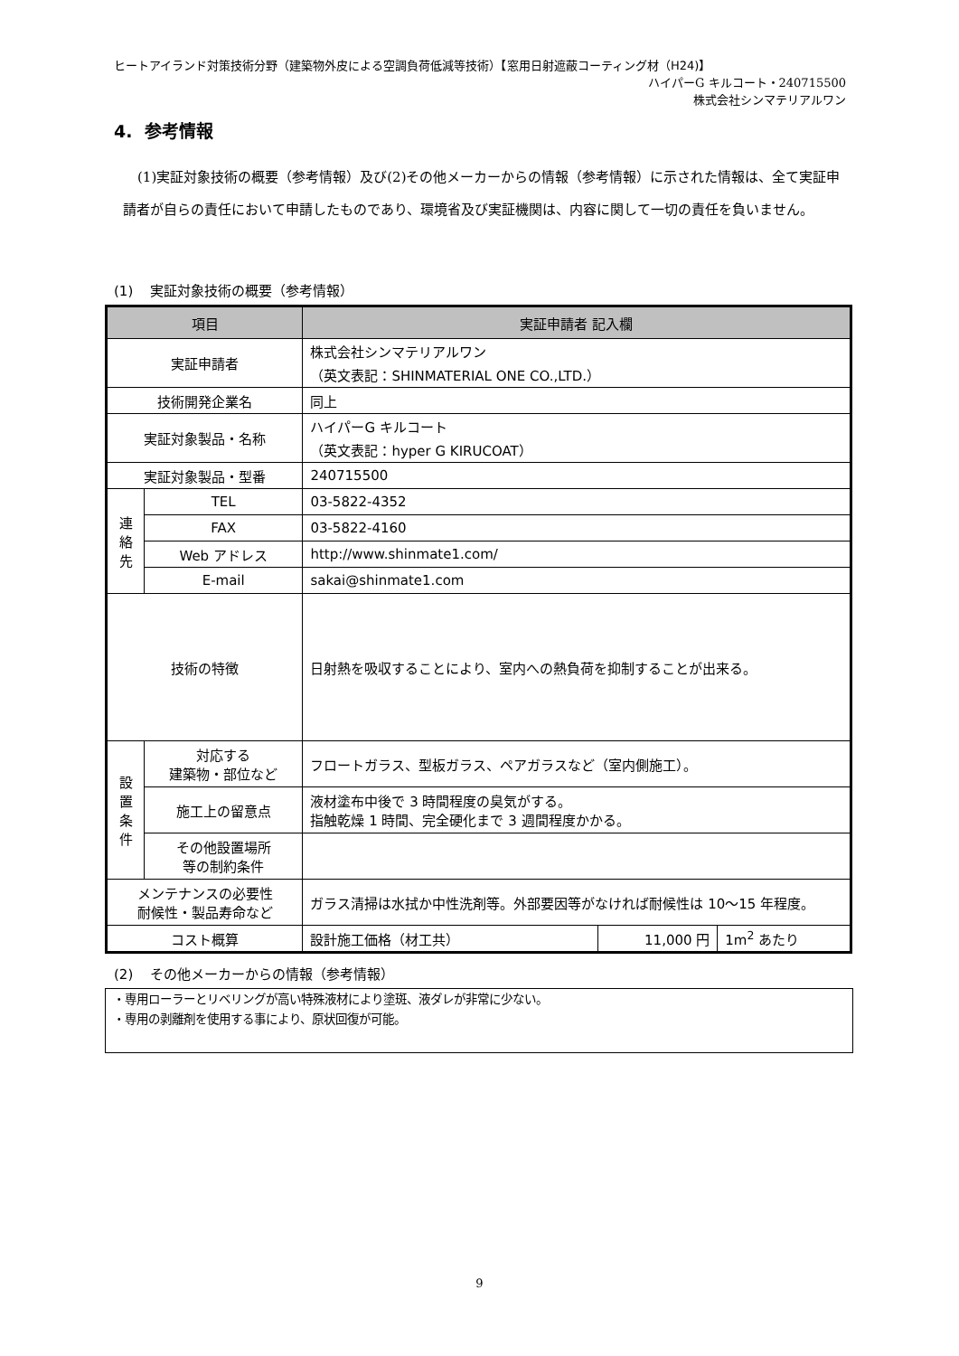ヒートアイランド対策技術分野（建築物外皮による空調負荷低減等技術）【窓用日射遮蔽コーティング材（H24)】
ハイパーG キルコート・240715500
株式会社シンマテリアルワン
4. 参考情報
(1)実証対象技術の概要（参考情報）及び(2)その他メーカーからの情報（参考情報）に示された情報は、全て実証申請者が自らの責任において申請したものであり、環境省及び実証機関は、内容に関して一切の責任を負いません。
(1) 実証対象技術の概要（参考情報）
| 項目 | | 実証申請者 記入欄 | | |
| --- | --- | --- | --- | --- |
| 実証申請者 | | 株式会社シンマテリアルワン （英文表記：SHINMATERIAL ONE CO.,LTD.） | | |
| 技術開発企業名 | | 同上 | | |
| 実証対象製品・名称 | | ハイパーG キルコート （英文表記：hyper G KIRUCOAT） | | |
| 実証対象製品・型番 | | 240715500 | | |
| 連 絡 先 | TEL | 03-5822-4352 | | |
| | FAX | 03-5822-4160 | | |
| | Web アドレス | http://www.shinmate1.com/ | | |
| | E-mail | sakai@shinmate1.com | | |
| 技術の特徴 | | 日射熱を吸収することにより、室内への熱負荷を抑制することが出来る。 | | |
| 設 置 条 件 | 対応する 建築物・部位など | フロートガラス、型板ガラス、ペアガラスなど（室内側施工）。 | | |
| | 施工上の留意点 | 液材塗布中後で 3 時間程度の臭気がする。 指触乾燥 1 時間、完全硬化まで 3 週間程度かかる。 | | |
| | その他設置場所 等の制約条件 | | | |
| メンテナンスの必要性 耐候性・製品寿命など | | ガラス清掃は水拭か中性洗剤等。外部要因等がなければ耐候性は 10～15 年程度。 | | |
| コスト概算 | | 設計施工価格（材工共） | 11,000 円 | 1m<sup>2</sup> あたり |
(2) その他メーカーからの情報（参考情報）
・専用ローラーとリベリングが高い特殊液材により塗斑、液ダレが非常に少ない。
・専用の剥離剤を使用する事により、原状回復が可能。
9